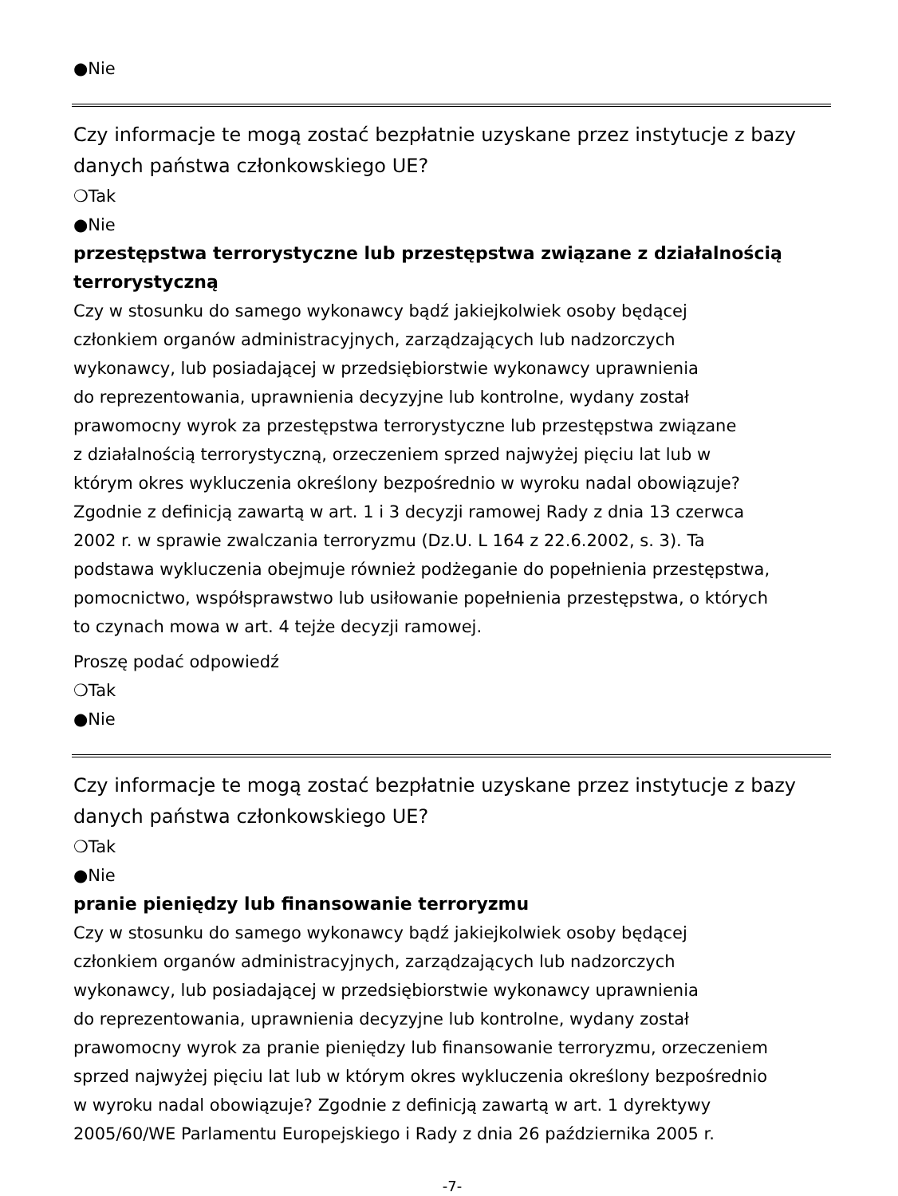●Nie
Czy informacje te mogą zostać bezpłatnie uzyskane przez instytucje z bazy danych państwa członkowskiego UE?
❍Tak
●Nie
przestępstwa terrorystyczne lub przestępstwa związane z działalnością terrorystyczną
Czy w stosunku do samego wykonawcy bądź jakiejkolwiek osoby będącej
członkiem organów administracyjnych, zarządzających lub nadzorczych
wykonawcy, lub posiadającej w przedsiębiorstwie wykonawcy uprawnienia
do reprezentowania, uprawnienia decyzyjne lub kontrolne, wydany został
prawomocny wyrok za przestępstwa terrorystyczne lub przestępstwa związane
z działalnością terrorystyczną, orzeczeniem sprzed najwyżej pięciu lat lub w
którym okres wykluczenia określony bezpośrednio w wyroku nadal obowiązuje?
Zgodnie z definicją zawartą w art. 1 i 3 decyzji ramowej Rady z dnia 13 czerwca
2002 r. w sprawie zwalczania terroryzmu (Dz.U. L 164 z 22.6.2002, s. 3). Ta
podstawa wykluczenia obejmuje również podżeganie do popełnienia przestępstwa,
pomocnictwo, współsprawstwo lub usiłowanie popełnienia przestępstwa, o których
to czynach mowa w art. 4 tejże decyzji ramowej.
Proszę podać odpowiedź
❍Tak
●Nie
Czy informacje te mogą zostać bezpłatnie uzyskane przez instytucje z bazy danych państwa członkowskiego UE?
❍Tak
●Nie
pranie pieniędzy lub finansowanie terroryzmu
Czy w stosunku do samego wykonawcy bądź jakiejkolwiek osoby będącej
członkiem organów administracyjnych, zarządzających lub nadzorczych
wykonawcy, lub posiadającej w przedsiębiorstwie wykonawcy uprawnienia
do reprezentowania, uprawnienia decyzyjne lub kontrolne, wydany został
prawomocny wyrok za pranie pieniędzy lub finansowanie terroryzmu, orzeczeniem
sprzed najwyżej pięciu lat lub w którym okres wykluczenia określony bezpośrednio
w wyroku nadal obowiązuje? Zgodnie z definicją zawartą w art. 1 dyrektywy
2005/60/WE Parlamentu Europejskiego i Rady z dnia 26 października 2005 r.
-7-